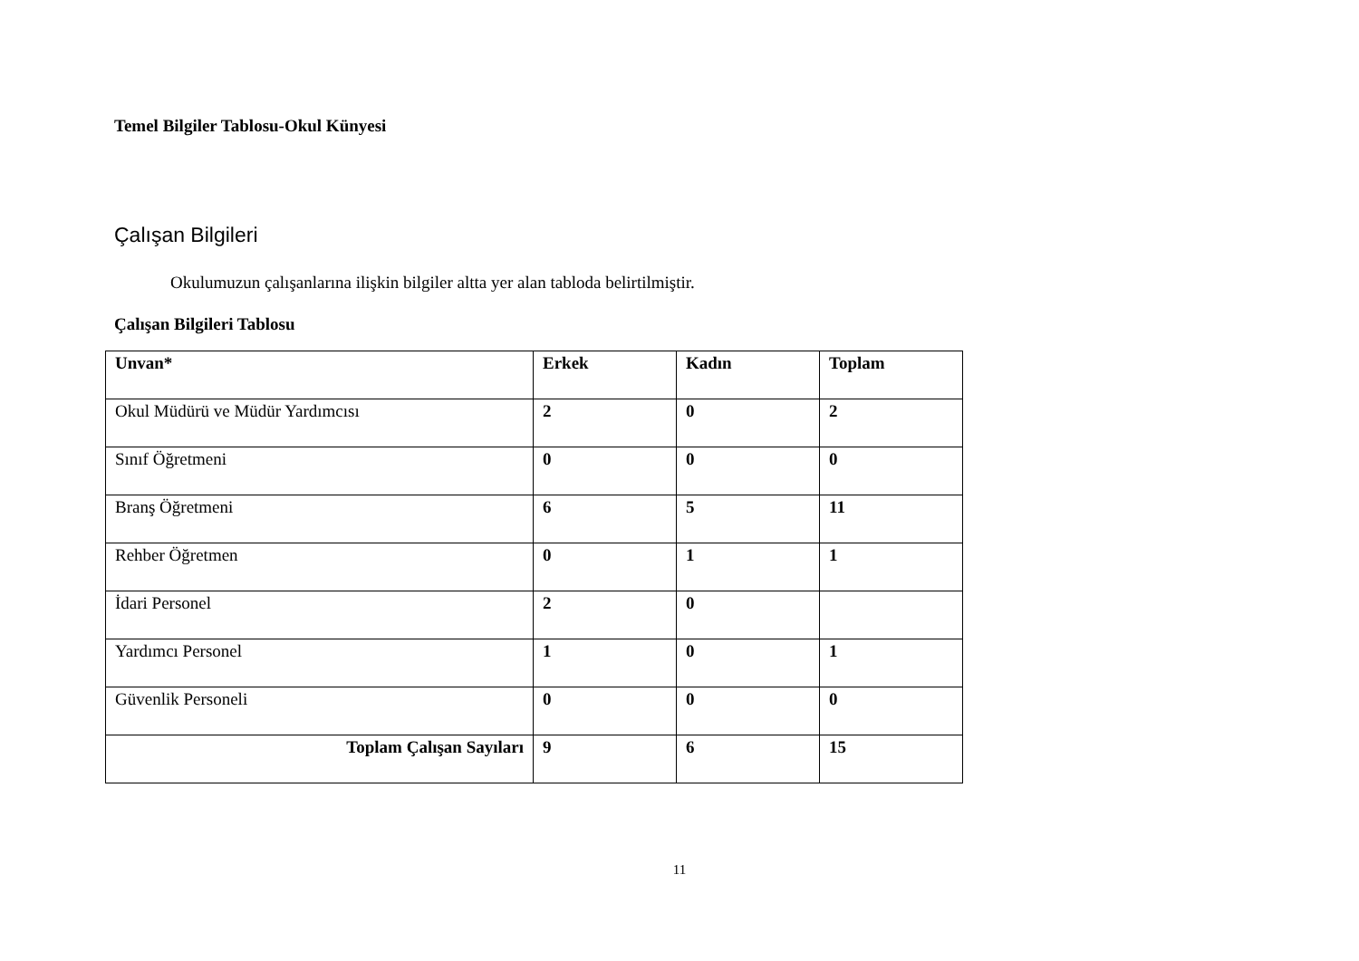Temel Bilgiler Tablosu-Okul Künyesi
Çalışan Bilgileri
Okulumuzun çalışanlarına ilişkin bilgiler altta yer alan tabloda belirtilmiştir.
Çalışan Bilgileri Tablosu
| Unvan* | Erkek | Kadın | Toplam |
| --- | --- | --- | --- |
| Okul Müdürü ve Müdür Yardımcısı | 2 | 0 | 2 |
| Sınıf Öğretmeni | 0 | 0 | 0 |
| Branş Öğretmeni | 6 | 5 | 11 |
| Rehber Öğretmen | 0 | 1 | 1 |
| İdari Personel | 2 | 0 | |
| Yardımcı Personel | 1 | 0 | 1 |
| Güvenlik Personeli | 0 | 0 | 0 |
| Toplam Çalışan Sayıları | 9 | 6 | 15 |
11